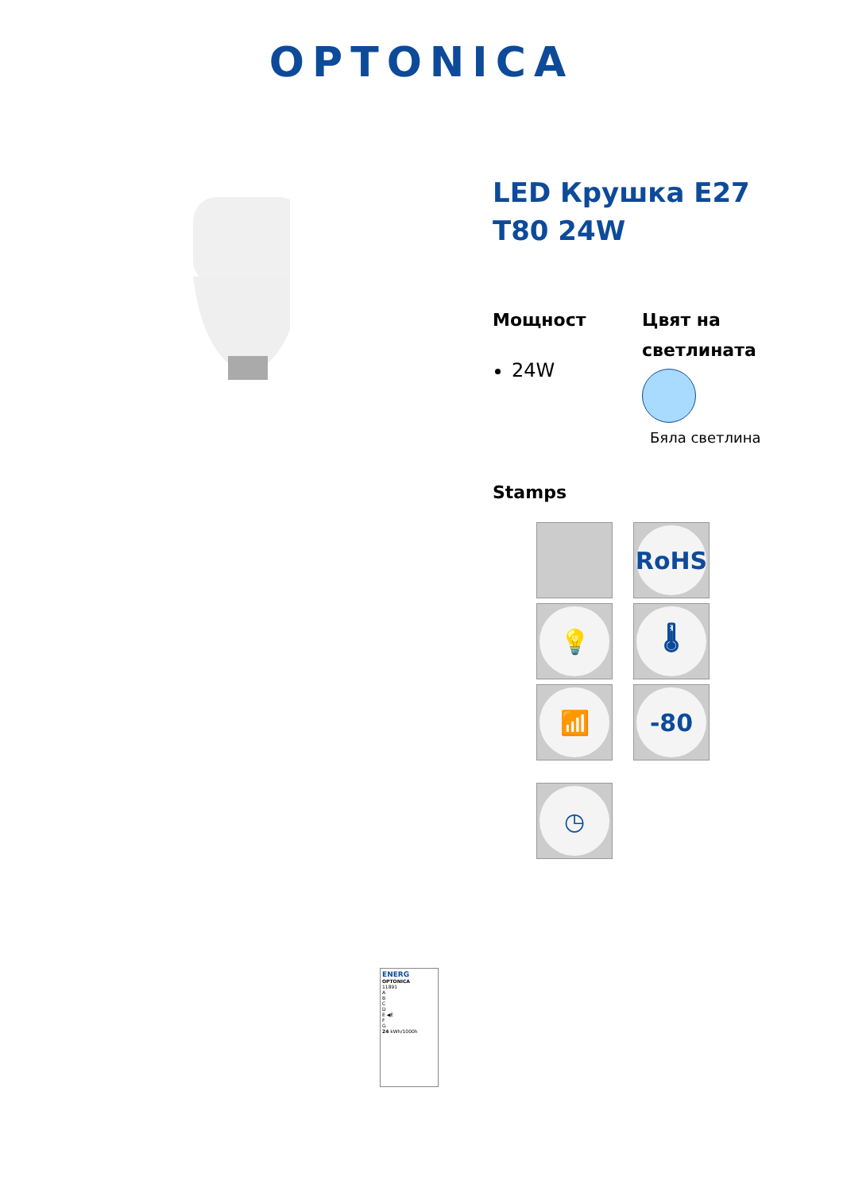OPTONICA
LED Крушка E27 T80 24W
Мощност
24W
Цвят на светлината
Бяла светлина
Stamps
RoHS
💡
🌡
📶
-80
◷
ENERG
OPTONICA
11891
A
B
C
D
E ◀E
F
G
24 kWh/1000h